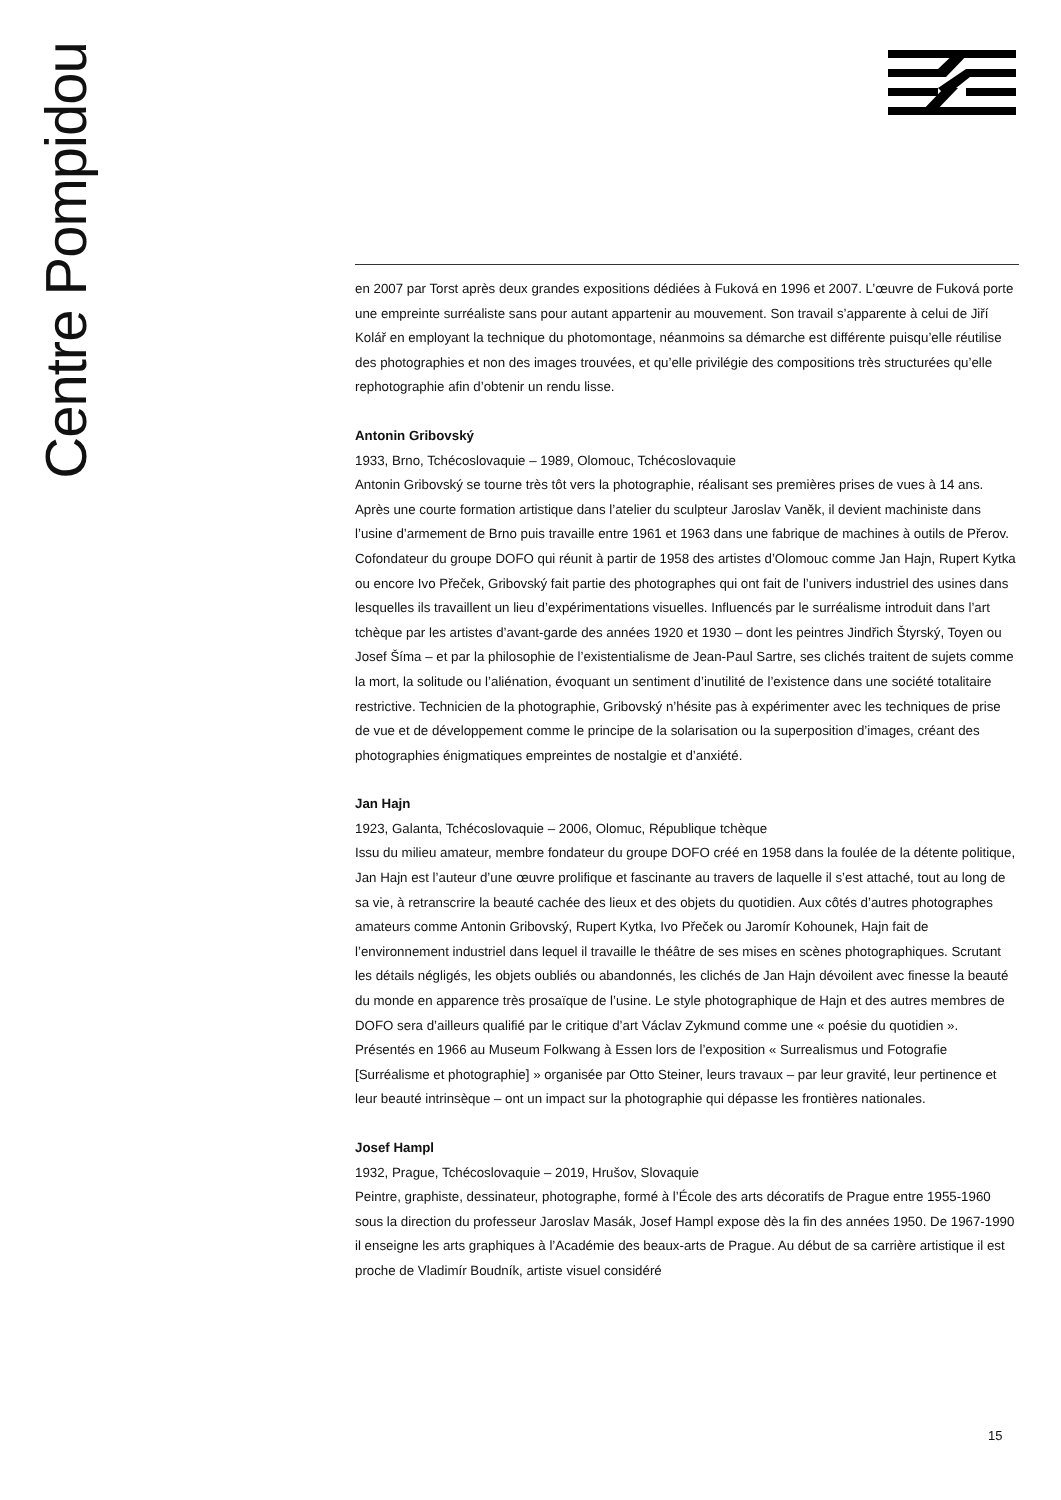Centre Pompidou
en 2007 par Torst après deux grandes expositions dédiées à Fuková en 1996 et 2007. L’œuvre de Fuková porte une empreinte surréaliste sans pour autant appartenir au mouvement. Son travail s’apparente à celui de Jiří Kolář en employant la technique du photomontage, néanmoins sa démarche est différente puisqu’elle réutilise des photographies et non des images trouvées, et qu’elle privilégie des compositions très structurées qu’elle rephotographie afin d’obtenir un rendu lisse.
Antonin Gribovský
1933, Brno, Tchécoslovaquie – 1989, Olomouc, Tchécoslovaquie
Antonin Gribovský se tourne très tôt vers la photographie, réalisant ses premières prises de vues à 14 ans. Après une courte formation artistique dans l’atelier du sculpteur Jaroslav Vaněk, il devient machiniste dans l’usine d’armement de Brno puis travaille entre 1961 et 1963 dans une fabrique de machines à outils de Přerov. Cofondateur du groupe DOFO qui réunit à partir de 1958 des artistes d’Olomouc comme Jan Hajn, Rupert Kytka ou encore Ivo Přeček, Gribovský fait partie des photographes qui ont fait de l’univers industriel des usines dans lesquelles ils travaillent un lieu d’expérimentations visuelles. Influencés par le surréalisme introduit dans l’art tchèque par les artistes d’avant-garde des années 1920 et 1930 – dont les peintres Jindřich Štyrský, Toyen ou Josef Šíma – et par la philosophie de l’existentialisme de Jean-Paul Sartre, ses clichés traitent de sujets comme la mort, la solitude ou l’aliénation, évoquant un sentiment d’inutilité de l’existence dans une société totalitaire restrictive. Technicien de la photographie, Gribovský n’hésite pas à expérimenter avec les techniques de prise de vue et de développement comme le principe de la solarisation ou la superposition d’images, créant des photographies énigmatiques empreintes de nostalgie et d’anxiété.
Jan Hajn
1923, Galanta, Tchécoslovaquie – 2006, Olomuc, République tchèque
Issu du milieu amateur, membre fondateur du groupe DOFO créé en 1958 dans la foulée de la détente politique, Jan Hajn est l’auteur d’une œuvre prolifique et fascinante au travers de laquelle il s’est attaché, tout au long de sa vie, à retranscrire la beauté cachée des lieux et des objets du quotidien. Aux côtés d’autres photographes amateurs comme Antonin Gribovský, Rupert Kytka, Ivo Přeček ou Jaromír Kohounek, Hajn fait de l’environnement industriel dans lequel il travaille le théâtre de ses mises en scènes photographiques. Scrutant les détails négligés, les objets oubliés ou abandonnés, les clichés de Jan Hajn dévoilent avec finesse la beauté du monde en apparence très prosaïque de l’usine. Le style photographique de Hajn et des autres membres de DOFO sera d’ailleurs qualifié par le critique d’art Václav Zykmund comme une « poésie du quotidien ». Présentés en 1966 au Museum Folkwang à Essen lors de l’exposition « Surrealismus und Fotografie [Surréalisme et photographie] » organisée par Otto Steiner, leurs travaux – par leur gravité, leur pertinence et leur beauté intrinsèque – ont un impact sur la photographie qui dépasse les frontières nationales.
Josef Hampl
1932, Prague, Tchécoslovaquie – 2019, Hrušov, Slovaquie
Peintre, graphiste, dessinateur, photographe, formé à l’École des arts décoratifs de Prague entre 1955-1960 sous la direction du professeur Jaroslav Masák, Josef Hampl expose dès la fin des années 1950. De 1967-1990 il enseigne les arts graphiques à l’Académie des beaux-arts de Prague. Au début de sa carrière artistique il est proche de Vladimír Boudník, artiste visuel considéré
15